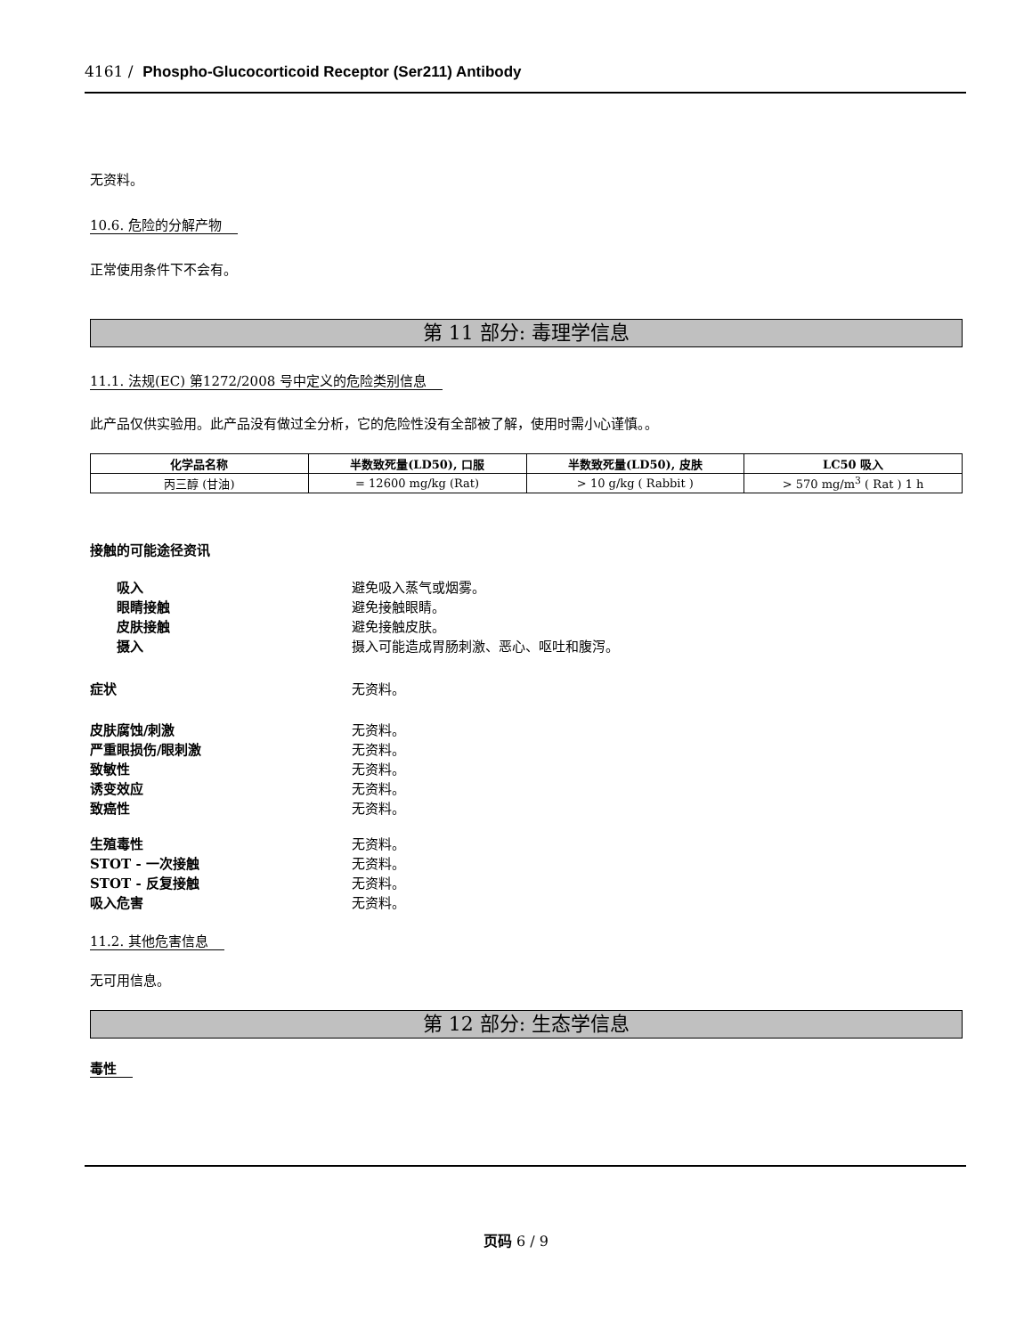4161 / Phospho-Glucocorticoid Receptor (Ser211) Antibody
无资料。
10.6. 危险的分解产物
正常使用条件下不会有。
第 11 部分: 毒理学信息
11.1. 法规(EC) 第1272/2008 号中定义的危险类别信息
此产品仅供实验用。此产品没有做过全分析，它的危险性没有全部被了解，使用时需小心谨慎。。
| 化学品名称 | 半数致死量(LD50), 口服 | 半数致死量(LD50), 皮肤 | LC50 吸入 |
| --- | --- | --- | --- |
| 丙三醇 (甘油) | = 12600 mg/kg (Rat) | > 10 g/kg ( Rabbit ) | > 570 mg/m<sup>3</sup> ( Rat ) 1 h |
接触的可能途径资讯
吸入 避免吸入蒸气或烟雾。
眼睛接触 避免接触眼睛。
皮肤接触 避免接触皮肤。
摄入 摄入可能造成胃肠刺激、恶心、呕吐和腹泻。
症状 无资料。
皮肤腐蚀/刺激 无资料。
严重眼损伤/眼刺激 无资料。
致敏性 无资料。
诱变效应 无资料。
致癌性 无资料。
生殖毒性 无资料。
STOT - 一次接触 无资料。
STOT - 反复接触 无资料。
吸入危害 无资料。
11.2. 其他危害信息
无可用信息。
第 12 部分: 生态学信息
毒性
页码 6 / 9